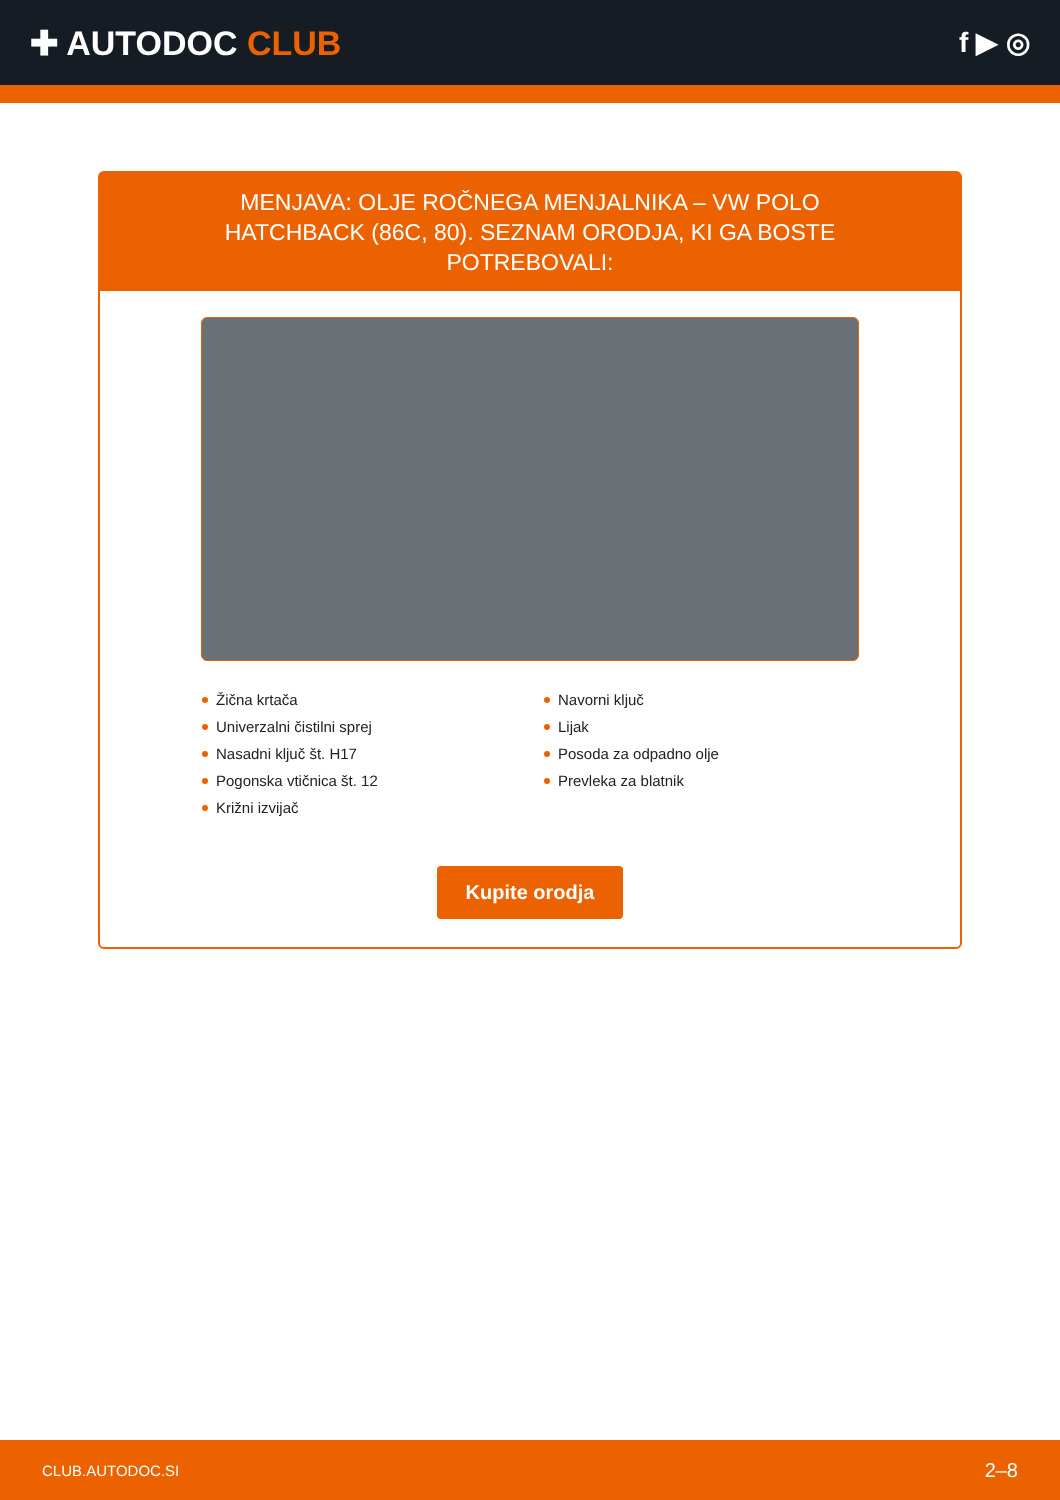✚ AUTODOC CLUB
f ▶ ◎
MENJAVA: OLJE ROČNEGA MENJALNIKA – VW POLO HATCHBACK (86C, 80). SEZNAM ORODJA, KI GA BOSTE POTREBOVALI:
Žična krtača
Univerzalni čistilni sprej
Nasadni ključ št. H17
Pogonska vtičnica št. 12
Križni izvijač
Navorni ključ
Lijak
Posoda za odpadno olje
Prevleka za blatnik
Kupite orodja
CLUB.AUTODOC.SI 2–8